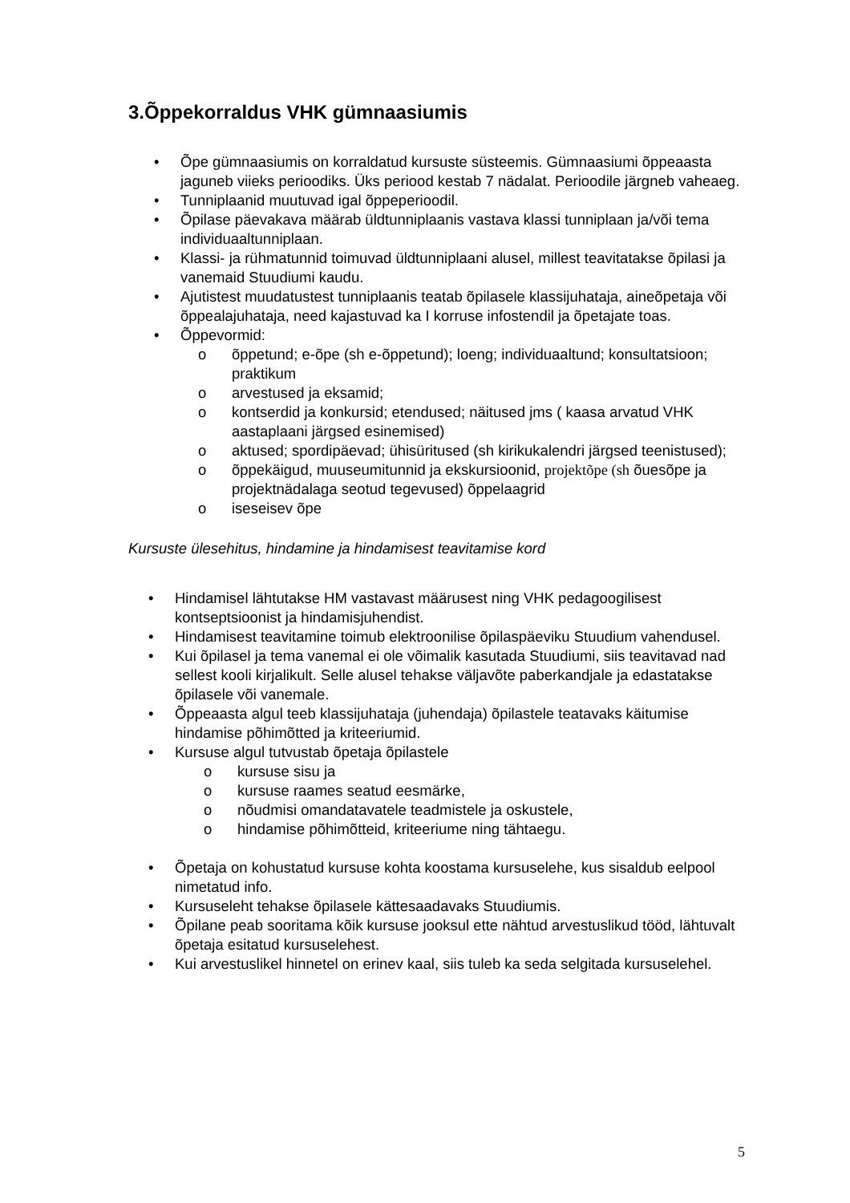3.Õppekorraldus VHK gümnaasiumis
• Õpe gümnaasiumis on korraldatud kursuste süsteemis. Gümnaasiumi õppeaasta jaguneb viieks perioodiks. Üks periood kestab 7 nädalat. Perioodile järgneb vaheaeg.
• Tunniplaanid muutuvad igal õppeperioodil.
• Õpilase päevakava määrab üldtunniplaanis vastava klassi tunniplaan ja/või tema individuaaltunniplaan.
• Klassi- ja rühmatunnid toimuvad üldtunniplaani alusel, millest teavitatakse õpilasi ja vanemaid Stuudiumi kaudu.
• Ajutistest muudatustest tunniplaanis teatab õpilasele klassijuhataja, aineõpetaja või õppealajuhataja, need kajastuvad ka I korruse infostendil ja õpetajate toas.
• Õppevormid:
o õppetund; e-õpe (sh e-õppetund); loeng; individuaaltund; konsultatsioon; praktikum
o arvestused ja eksamid;
o kontserdid ja konkursid; etendused; näitused jms ( kaasa arvatud VHK aastaplaani järgsed esinemised)
o aktused; spordipäevad; ühisüritused (sh kirikukalendri järgsed teenistused);
o õppekäigud, muuseumitunnid ja ekskursioonid, projektõpe (sh õuesõpe ja projektnädalaga seotud tegevused) õppelaagrid
o iseseisev õpe
Kursuste ülesehitus, hindamine ja hindamisest teavitamise kord
• Hindamisel lähtutakse HM vastavast määrusest ning VHK pedagoogilisest kontseptsioonist ja hindamisjuhendist.
• Hindamisest teavitamine toimub elektroonilise õpilaspäeviku Stuudium vahendusel.
• Kui õpilasel ja tema vanemal ei ole võimalik kasutada Stuudiumi, siis teavitavad nad sellest kooli kirjalikult. Selle alusel tehakse väljavõte paberkandjale ja edastatakse õpilasele või vanemale.
• Õppeaasta algul teeb klassijuhataja (juhendaja) õpilastele teatavaks käitumise hindamise põhimõtted ja kriteeriumid.
• Kursuse algul tutvustab õpetaja õpilastele
o kursuse sisu ja
o kursuse raames seatud eesmärke,
o nõudmisi omandatavatele teadmistele ja oskustele,
o hindamise põhimõtteid, kriteeriume ning tähtaegu.
• Õpetaja on kohustatud kursuse kohta koostama kursuselehe, kus sisaldub eelpool nimetatud info.
• Kursuseleht tehakse õpilasele kättesaadavaks Stuudiumis.
• Õpilane peab sooritama kõik kursuse jooksul ette nähtud arvestuslikud tööd, lähtuvalt õpetaja esitatud kursuselehest.
• Kui arvestuslikel hinnetel on erinev kaal, siis tuleb ka seda selgitada kursuselehel.
5